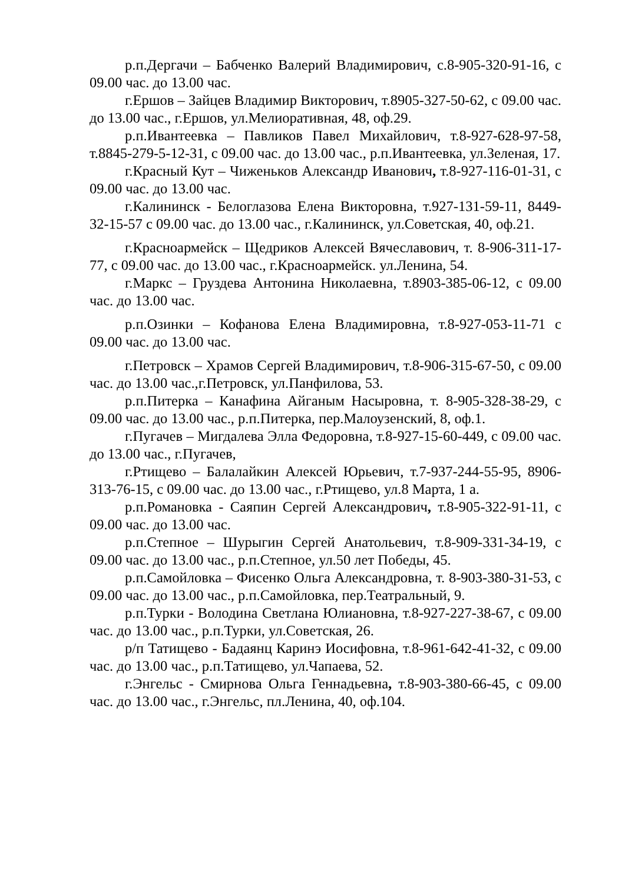р.п.Дергачи – Бабченко Валерий Владимирович, с.8-905-320-91-16, с 09.00 час. до 13.00 час.
г.Ершов – Зайцев Владимир Викторович, т.8905-327-50-62, с 09.00 час. до 13.00 час., г.Ершов, ул.Мелиоративная, 48, оф.29.
р.п.Ивантеевка – Павликов Павел Михайлович, т.8-927-628-97-58, т.8845-279-5-12-31, с 09.00 час. до 13.00 час., р.п.Ивантеевка, ул.Зеленая, 17.
г.Красный Кут – Чиженьков Александр Иванович, т.8-927-116-01-31, с 09.00 час. до 13.00 час.
г.Калининск - Белоглазова Елена Викторовна, т.927-131-59-11, 8449-32-15-57 с 09.00 час. до 13.00 час., г.Калининск, ул.Советская, 40, оф.21.
г.Красноармейск – Щедриков Алексей Вячеславович, т. 8-906-311-17-77, с 09.00 час. до 13.00 час., г.Красноармейск. ул.Ленина, 54.
г.Маркс – Груздева Антонина Николаевна, т.8903-385-06-12, с 09.00 час. до 13.00 час.
р.п.Озинки – Кофанова Елена Владимировна, т.8-927-053-11-71 с 09.00 час. до 13.00 час.
г.Петровск – Храмов Сергей Владимирович, т.8-906-315-67-50, с 09.00 час. до 13.00 час.,г.Петровск, ул.Панфилова, 53.
р.п.Питерка – Канафина Айганым Насыровна, т. 8-905-328-38-29, с 09.00 час. до 13.00 час., р.п.Питерка, пер.Малоузенский, 8, оф.1.
г.Пугачев – Мигдалева Элла Федоровна, т.8-927-15-60-449, с 09.00 час. до 13.00 час., г.Пугачев,
г.Ртищево – Балалайкин Алексей Юрьевич, т.7-937-244-55-95, 8906-313-76-15, с 09.00 час. до 13.00 час., г.Ртищево, ул.8 Марта, 1 а.
р.п.Романовка - Саяпин Сергей Александрович, т.8-905-322-91-11, с 09.00 час. до 13.00 час.
р.п.Степное – Шурыгин Сергей Анатольевич, т.8-909-331-34-19, с 09.00 час. до 13.00 час., р.п.Степное, ул.50 лет Победы, 45.
р.п.Самойловка – Фисенко Ольга Александровна, т. 8-903-380-31-53, с 09.00 час. до 13.00 час., р.п.Самойловка, пер.Театральный, 9.
р.п.Турки - Володина Светлана Юлиановна, т.8-927-227-38-67, с 09.00 час. до 13.00 час., р.п.Турки, ул.Советская, 26.
р/п Татищево - Бадаянц Каринэ Иосифовна, т.8-961-642-41-32, с 09.00 час. до 13.00 час., р.п.Татищево, ул.Чапаева, 52.
г.Энгельс - Смирнова Ольга Геннадьевна, т.8-903-380-66-45, с 09.00 час. до 13.00 час., г.Энгельс, пл.Ленина, 40, оф.104.